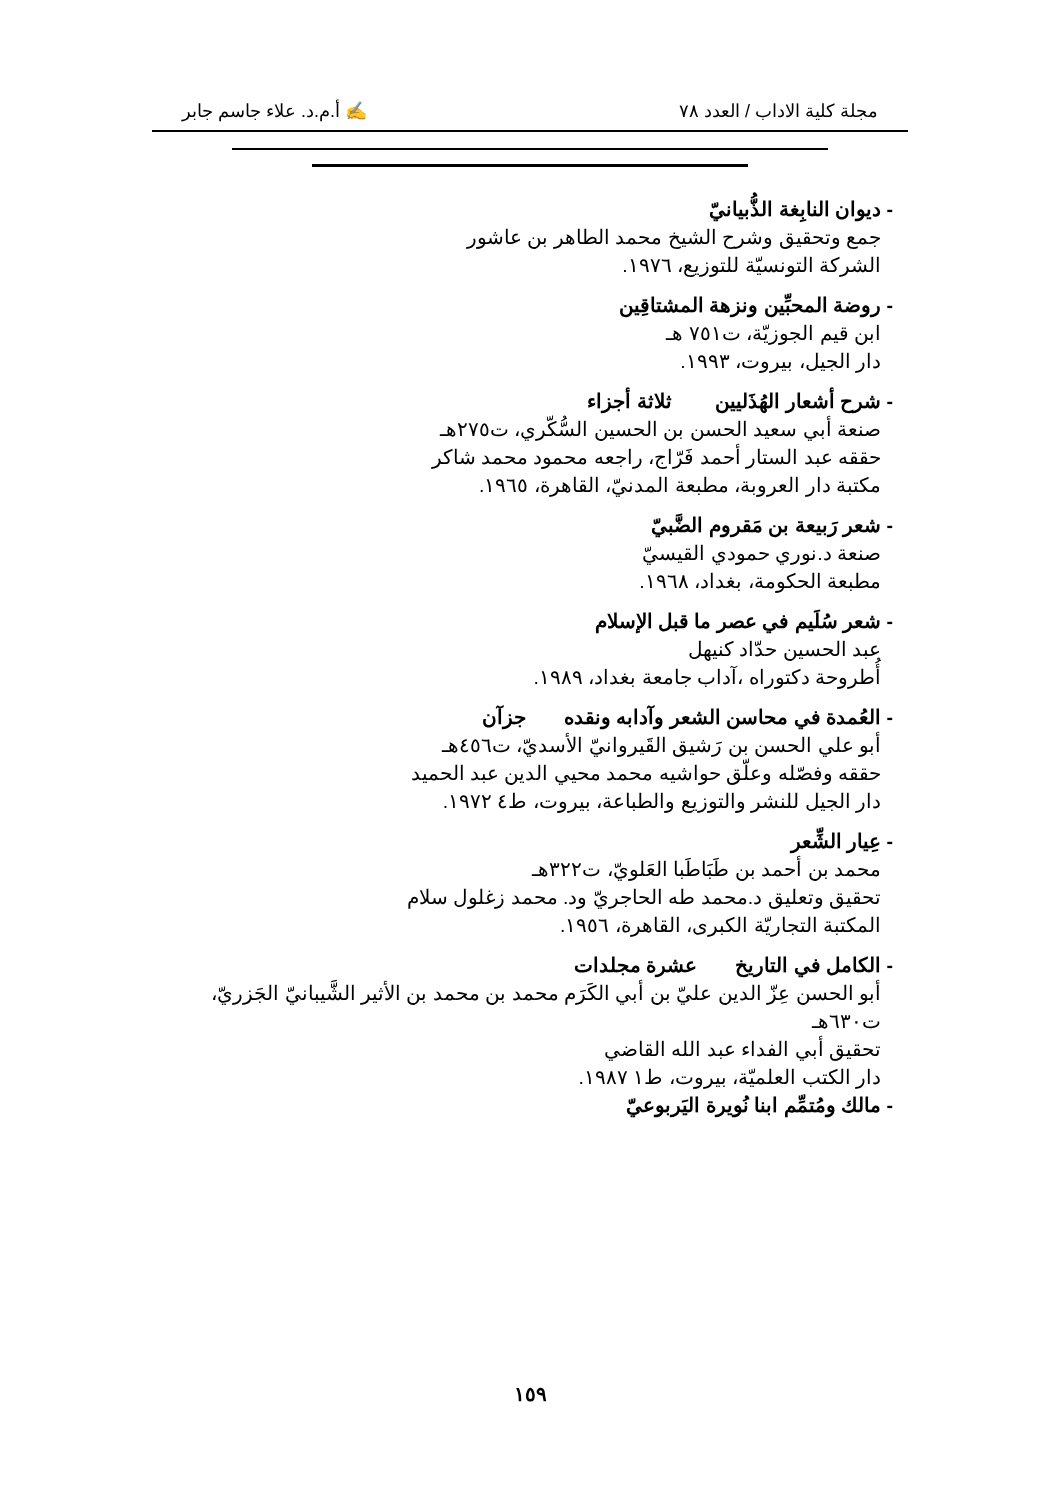مجلة كلية الاداب / العدد ٧٨ ✍ أ.م.د. علاء جاسم جابر
- ديوان النابِغة الذُّبيانيّ
جمع وتحقيق وشرح الشيخ محمد الطاهر بن عاشور
الشركة التونسيّة للتوزيع، ١٩٧٦.
- روضة المحبِّين ونزهة المشتاقِين
ابن قيم الجوزيّة، ت٧٥١ هـ
دار الجيل، بيروت، ١٩٩٣.
- شرح أشعار الهُذَليين ثلاثة أجزاء
صنعة أبي سعيد الحسن بن الحسين السُّكّري، ت٢٧٥هـ
حققه عبد الستار أحمد فَرّاج، راجعه محمود محمد شاكر
مكتبة دار العروبة، مطبعة المدنيّ، القاهرة، ١٩٦٥.
- شعر رَبيعة بن مَقروم الضَّبيّ
صنعة د.نوري حمودي القيسيّ
مطبعة الحكومة، بغداد، ١٩٦٨.
- شعر سُلَيم في عصر ما قبل الإسلام
عبد الحسين حدّاد كنيهل
أُطروحة دكتوراه ،آداب جامعة بغداد، ١٩٨٩.
- العُمدة في محاسن الشعر وآدابه ونقده جزآن
أبو علي الحسن بن رَشيق القَيروانيّ الأسديّ، ت٤٥٦هـ
حققه وفصّله وعلّق حواشيه محمد محيي الدين عبد الحميد
دار الجيل للنشر والتوزيع والطباعة، بيروت، ط٤ ١٩٧٢.
- عِيار الشِّعر
محمد بن أحمد بن طَبَاطَبا العَلويّ، ت٣٢٢هـ
تحقيق وتعليق د.محمد طه الحاجريّ ود. محمد زغلول سلام
المكتبة التجاريّة الكبرى، القاهرة، ١٩٥٦.
- الكامل في التاريخ عشرة مجلدات
أبو الحسن عِزّ الدين عليّ بن أبي الكَرَم محمد بن محمد بن الأثير الشَّيبانيّ الجَزريّ، ت٦٣٠هـ
تحقيق أبي الفداء عبد الله القاضي
دار الكتب العلميّة، بيروت، ط١ ١٩٨٧.
- مالك ومُتمِّم ابنا نُويرة اليَربوعيّ
١٥٩